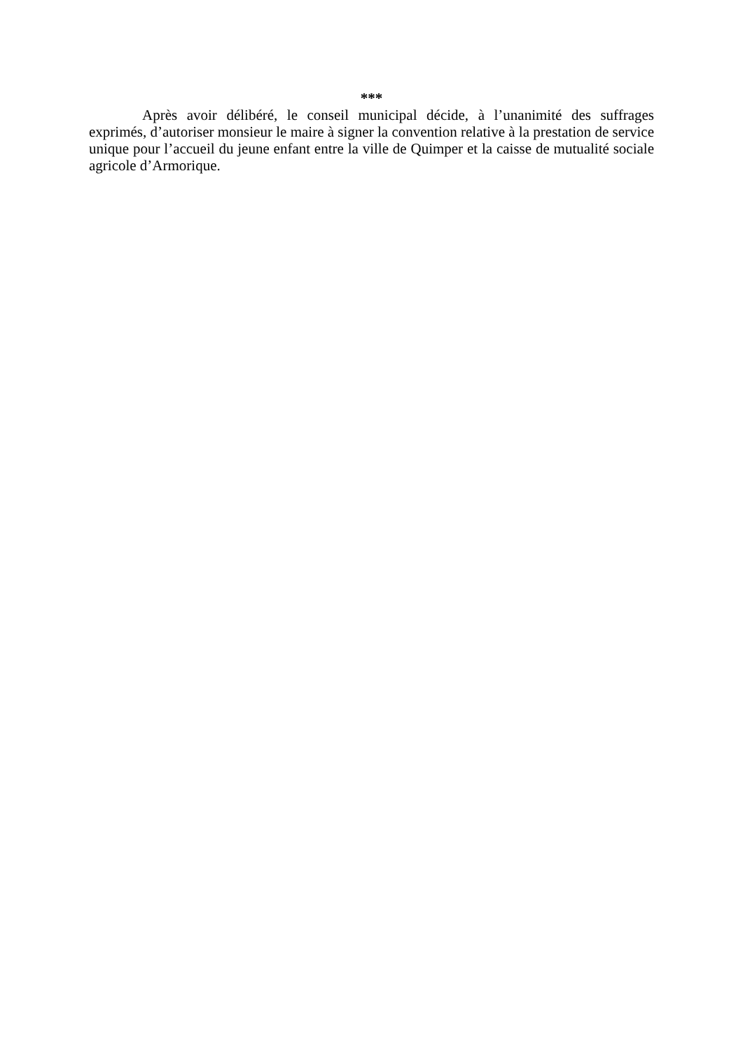***
Après avoir délibéré, le conseil municipal décide, à l’unanimité des suffrages exprimés, d’autoriser monsieur le maire à signer la convention relative à la prestation de service unique pour l’accueil du jeune enfant entre la ville de Quimper et la caisse de mutualité sociale agricole d’Armorique.